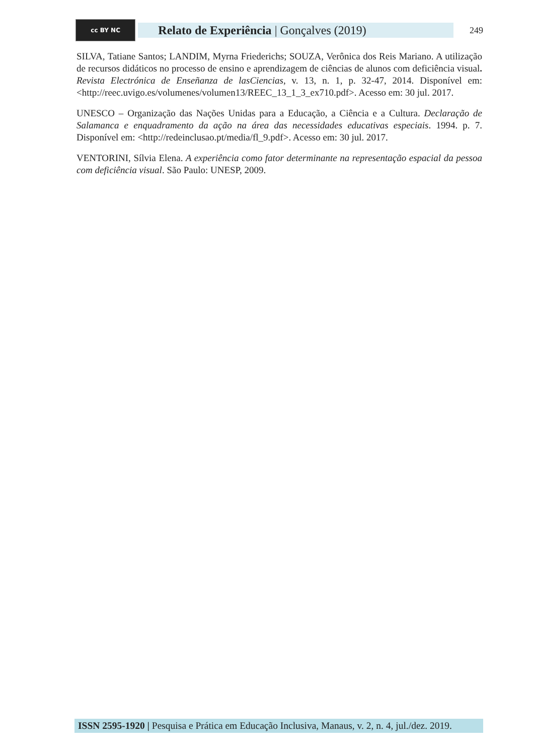cc BY NC
Relato de Experiência | Gonçalves (2019)
249
SILVA, Tatiane Santos; LANDIM, Myrna Friederichs; SOUZA, Verônica dos Reis Mariano. A utilização de recursos didáticos no processo de ensino e aprendizagem de ciências de alunos com deficiência visual. Revista Electrónica de Enseñanza de lasCiencias, v. 13, n. 1, p. 32-47, 2014. Disponível em: <http://reec.uvigo.es/volumenes/volumen13/REEC_13_1_3_ex710.pdf>. Acesso em: 30 jul. 2017.
UNESCO – Organização das Nações Unidas para a Educação, a Ciência e a Cultura. Declaração de Salamanca e enquadramento da ação na área das necessidades educativas especiais. 1994. p. 7. Disponível em: <http://redeinclusao.pt/media/fl_9.pdf>. Acesso em: 30 jul. 2017.
VENTORINI, Sílvia Elena. A experiência como fator determinante na representação espacial da pessoa com deficiência visual. São Paulo: UNESP, 2009.
ISSN 2595-1920 | Pesquisa e Prática em Educação Inclusiva, Manaus, v. 2, n. 4, jul./dez. 2019.